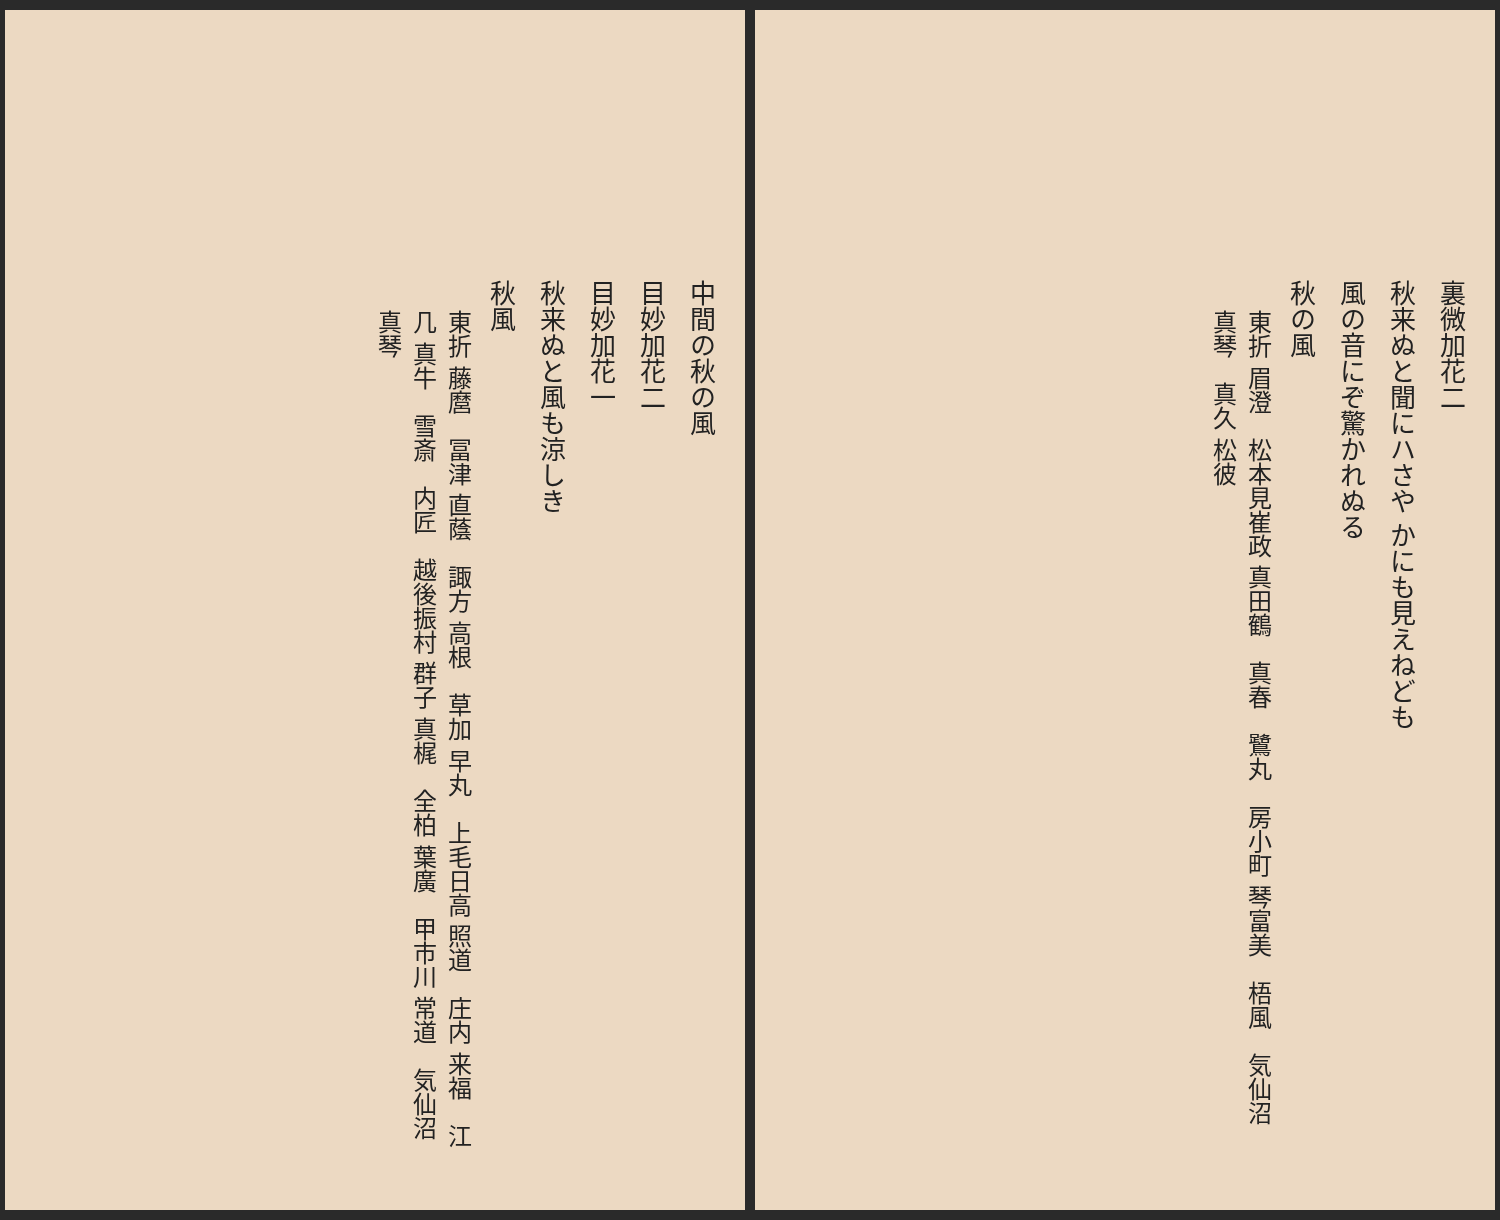裏微加花二
秋来ぬと聞にハさや かにも見えねども
風の音にぞ驚かれぬる
秋の風
東折 眉澄　松本見崔政 真田鶴　真春　鷺丸　房小町 琴富美　梧風　気仙沼 真琴　真久 松彼
中間の秋の風
目妙加花二
目妙加花一
秋来ぬと風も涼しき
秋風
東折 藤麿　冨津 直蔭　諏方 高根　草加 早丸　上毛日高 照道　庄内 来福　江几 真牛　雪斎　内匠　越後振村 群子 真梶　全柏 葉廣　甲市川 常道　気仙沼 真琴